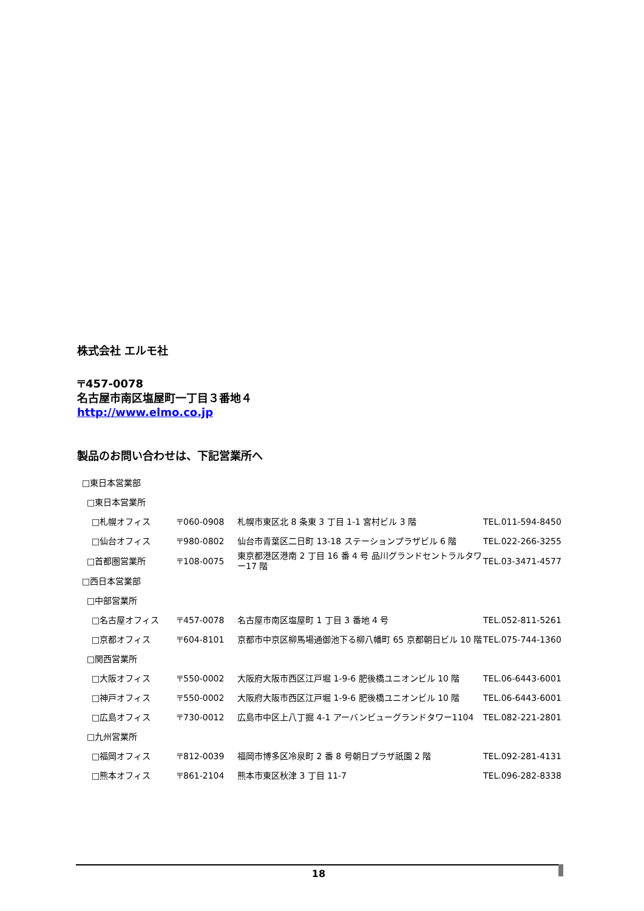株式会社 エルモ社
〒457-0078
名古屋市南区塩屋町一丁目３番地４
http://www.elmo.co.jp
製品のお問い合わせは、下記営業所へ
| □東日本営業部 | | | |
| □東日本営業所 | | | |
| □札幌オフィス | 〒060-0908 | 札幌市東区北 8 条東 3 丁目 1-1 宮村ビル 3 階 | TEL.011-594-8450 |
| □仙台オフィス | 〒980-0802 | 仙台市青葉区二日町 13-18 ステーションプラザビル 6 階 | TEL.022-266-3255 |
| □首都圏営業所 | 〒108-0075 | 東京都港区港南 2 丁目 16 番 4 号 品川グランドセントラルタワー17 階 | TEL.03-3471-4577 |
| □西日本営業部 | | | |
| □中部営業所 | | | |
| □名古屋オフィス | 〒457-0078 | 名古屋市南区塩屋町 1 丁目 3 番地 4 号 | TEL.052-811-5261 |
| □京都オフィス | 〒604-8101 | 京都市中京区柳馬場通御池下る柳八幡町 65 京都朝日ビル 10 階 | TEL.075-744-1360 |
| □関西営業所 | | | |
| □大阪オフィス | 〒550-0002 | 大阪府大阪市西区江戸堀 1-9-6 肥後橋ユニオンビル 10 階 | TEL.06-6443-6001 |
| □神戸オフィス | 〒550-0002 | 大阪府大阪市西区江戸堀 1-9-6 肥後橋ユニオンビル 10 階 | TEL.06-6443-6001 |
| □広島オフィス | 〒730-0012 | 広島市中区上八丁掘 4-1 アーバンビューグランドタワー1104 | TEL.082-221-2801 |
| □九州営業所 | | | |
| □福岡オフィス | 〒812-0039 | 福岡市博多区冷泉町 2 番 8 号朝日プラザ祇園 2 階 | TEL.092-281-4131 |
| □熊本オフィス | 〒861-2104 | 熊本市東区秋津 3 丁目 11-7 | TEL.096-282-8338 |
18